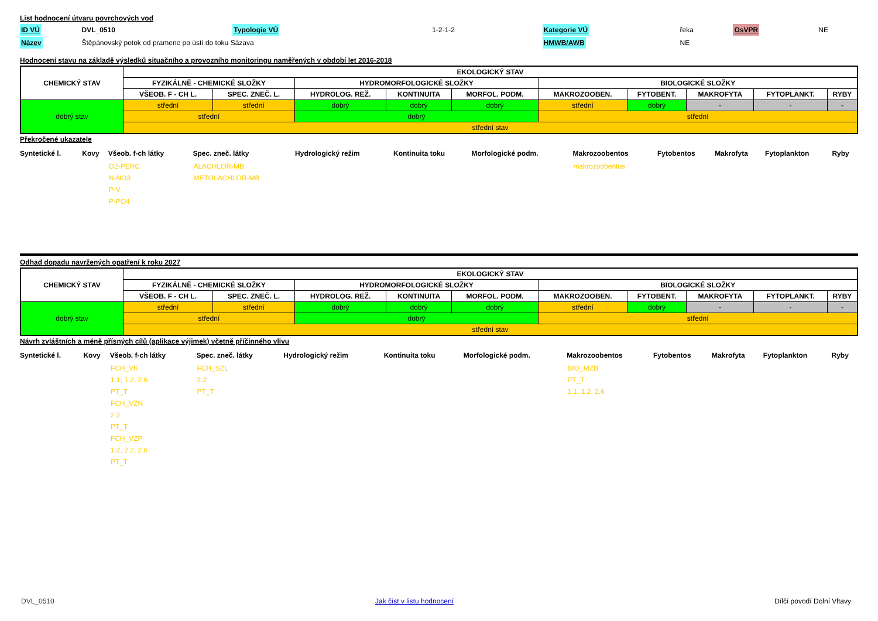List hodnocení útvaru povrchových vod
| ID VÚ | DVL_0510 | Typologie VÚ | 1-2-1-2 | Kategorie VÚ | řeka | OsVPR | NE |
| Název | Štěpánovský potok od pramene po ústí do toku Sázava | | | HMWB/AWB | NE | | |
Hodnocení stavu na základě výsledků situačního a provozního monitoringu naměřených v období let 2016-2018
| CHEMICKÝ STAV | EKOLOGICKÝ STAV | | | | | | | | | |
| | FYZIKÁLNĚ - CHEMICKÉ SLOŽKY | | HYDROMORFOLOGICKÉ SLOŽKY | | | BIOLOGICKÉ SLOŽKY | | | | |
| | VŠEOB. F - CH L. | SPEC. ZNEČ. L. | HYDROLOG. REŽ. | KONTINUITA | MORFOL. PODM. | MAKROZOOBEN. | FYTOBENT. | MAKROFYTA | FYTOPLANKT. | RYBY |
| dobrý stav | střední | střední | dobrý | dobrý | dobrý | střední | dobrý | - | - | - |
| | střední | | dobrý | | | střední | | | | |
| | střední stav | | | | | | | | | |
Překročené ukazatele
| Syntetické l. | Kovy | Všeob. f-ch látky | Spec. zneč. látky | Hydrologický režim | Kontinuita toku | Morfologické podm. | Makrozoobentos | Fytobentos | Makrofyta | Fytoplankton | Ryby |
| --- | --- | --- | --- | --- | --- | --- | --- | --- | --- | --- | --- |
| | | O2-PERC N-NO3 P-V P-PO4 | ALACHLOR-MB METOLACHLOR-MB | | | | makrozoobentos | | | | |
Odhad dopadu navržených opatření k roku 2027
| CHEMICKÝ STAV | EKOLOGICKÝ STAV | | | | | | | | | |
| | FYZIKÁLNĚ - CHEMICKÉ SLOŽKY | | HYDROMORFOLOGICKÉ SLOŽKY | | | BIOLOGICKÉ SLOŽKY | | | | |
| | VŠEOB. F - CH L. | SPEC. ZNEČ. L. | HYDROLOG. REŽ. | KONTINUITA | MORFOL. PODM. | MAKROZOOBEN. | FYTOBENT. | MAKROFYTA | FYTOPLANKT. | RYBY |
| dobrý stav | střední | střední | dobrý | dobrý | dobrý | střední | dobrý | - | - | - |
| | střední | | dobrý | | | střední | | | | |
| | střední stav | | | | | | | | | |
Návrh zvláštních a méně přísných cílů (aplikace výjimek) včetně příčinného vlivu
| Syntetické l. | Kovy | Všeob. f-ch látky | Spec. zneč. látky | Hydrologický režim | Kontinuita toku | Morfologické podm. | Makrozoobentos | Fytobentos | Makrofyta | Fytoplankton | Ryby |
| --- | --- | --- | --- | --- | --- | --- | --- | --- | --- | --- | --- |
| | | FCH_VK 1.1, 1.2, 2.6 PT_T FCH_VZN 2.2 PT_T FCH_VZP 1.2, 2.2, 2.6 PT_T | FCH_SZL 2.2 PT_T | | | | BIO_MZB PT_T 1.1, 1.2, 2.6 | | | | |
DVL_0510 Jak číst v listu hodnocení Dílčí povodí Dolní Vltavy